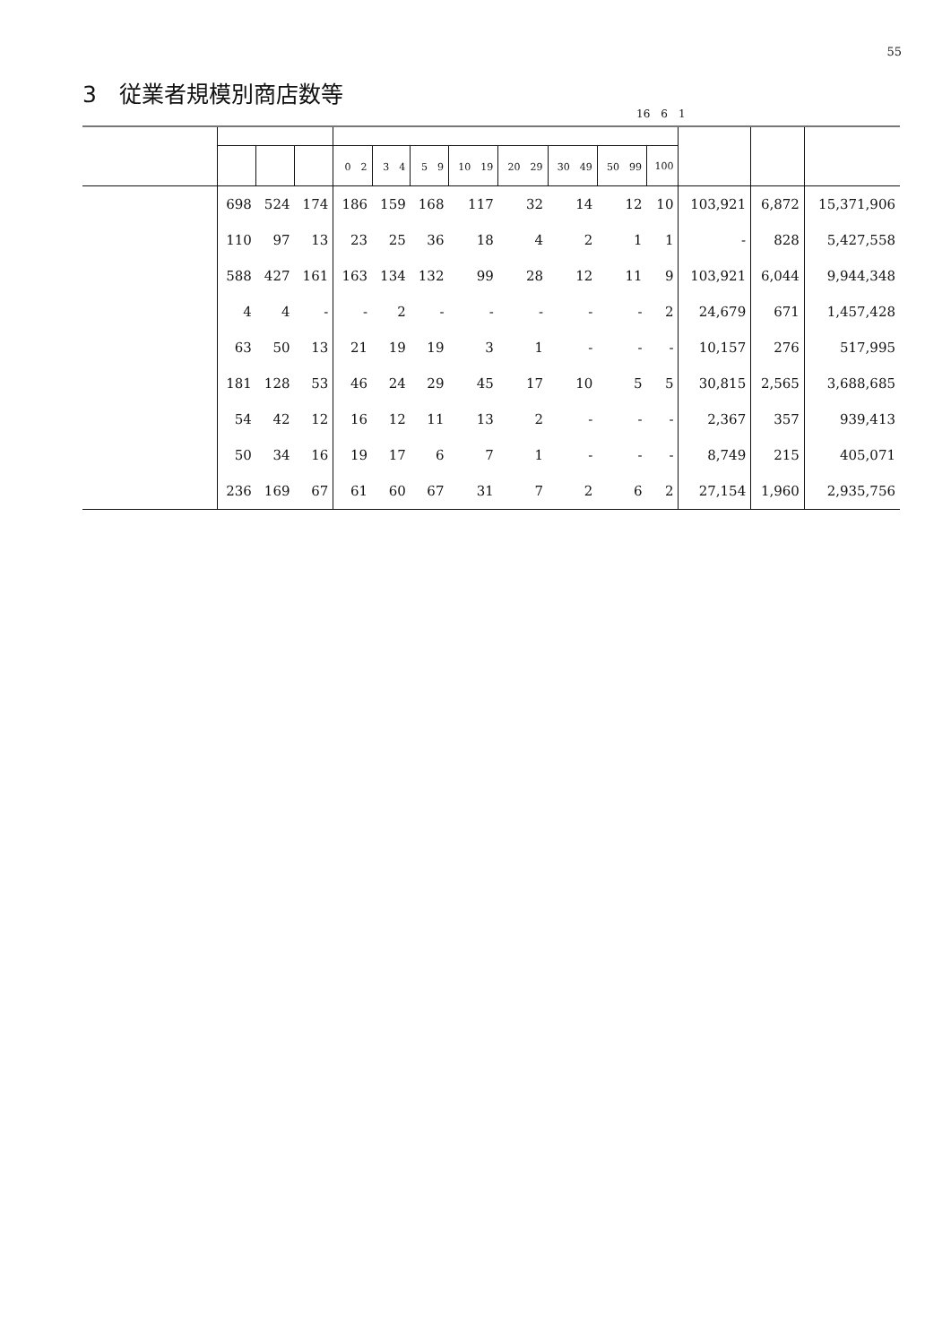55
3　従業者規模別商店数等
16　6　1
| | | | | 0 2 | 3 4 | 5 9 | 10 19 | 20 29 | 30 49 | 50 99 | 100 | | | |
| --- | --- | --- | --- | --- | --- | --- | --- | --- | --- | --- | --- | --- | --- | --- |
| | 698 | 524 | 174 | 186 | 159 | 168 | 117 | 32 | 14 | 12 | 10 | 103,921 | 6,872 | 15,371,906 |
| | 110 | 97 | 13 | 23 | 25 | 36 | 18 | 4 | 2 | 1 | 1 | - | 828 | 5,427,558 |
| | 588 | 427 | 161 | 163 | 134 | 132 | 99 | 28 | 12 | 11 | 9 | 103,921 | 6,044 | 9,944,348 |
| | 4 | 4 | - | - | 2 | - | - | - | - | - | 2 | 24,679 | 671 | 1,457,428 |
| | 63 | 50 | 13 | 21 | 19 | 19 | 3 | 1 | - | - | - | 10,157 | 276 | 517,995 |
| | 181 | 128 | 53 | 46 | 24 | 29 | 45 | 17 | 10 | 5 | 5 | 30,815 | 2,565 | 3,688,685 |
| | 54 | 42 | 12 | 16 | 12 | 11 | 13 | 2 | - | - | - | 2,367 | 357 | 939,413 |
| | 50 | 34 | 16 | 19 | 17 | 6 | 7 | 1 | - | - | - | 8,749 | 215 | 405,071 |
| | 236 | 169 | 67 | 61 | 60 | 67 | 31 | 7 | 2 | 6 | 2 | 27,154 | 1,960 | 2,935,756 |